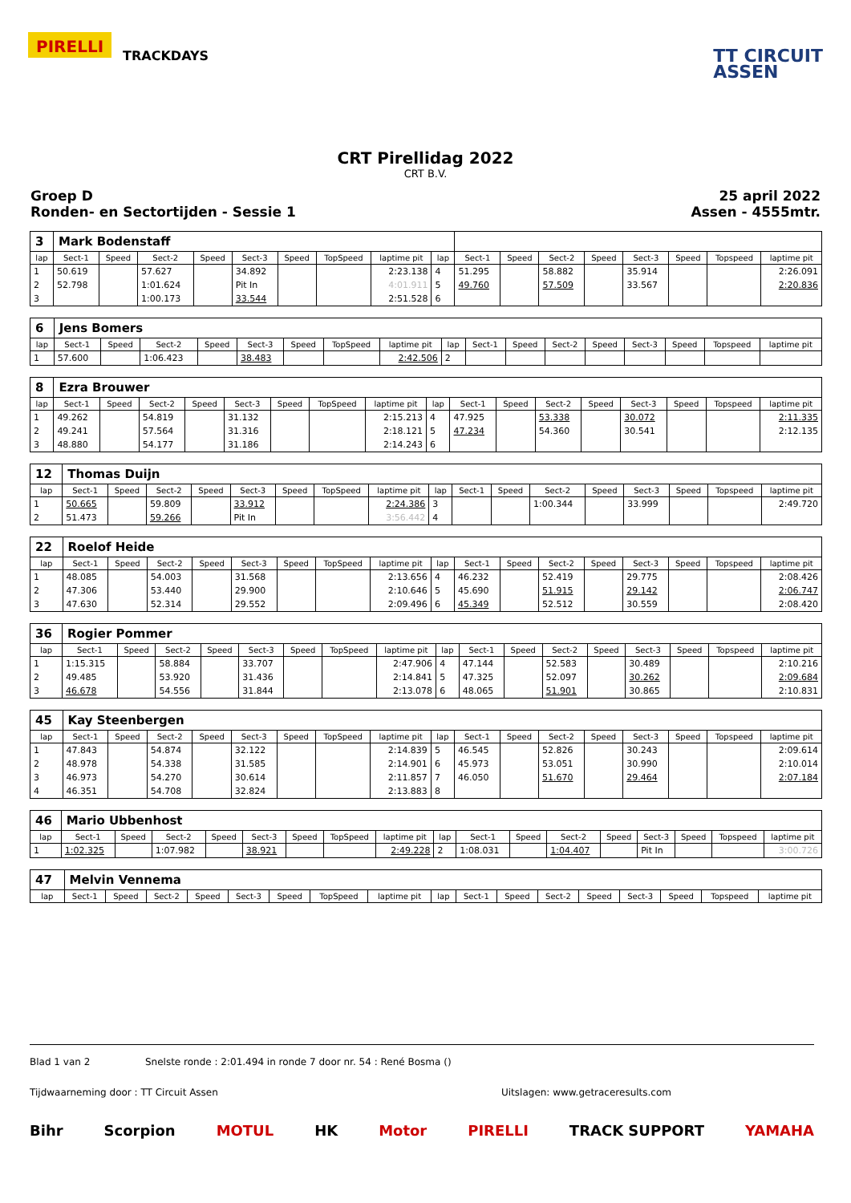PIRELLI
TRACKDAYS
TT CIRCUIT
ASSEN
CRT Pirellidag 2022
CRT B.V.
Groep D
Ronden- en Sectortijden - Sessie 1
25 april 2022
Assen - 4555mtr.
| 3 | Mark Bodenstaff | | | | | | | | | | | | | | | | |
| lap | Sect-1 | Speed | Sect-2 | Speed | Sect-3 | Speed | TopSpeed | laptime pit | lap | Sect-1 | Speed | Sect-2 | Speed | Sect-3 | Speed | Topspeed | laptime pit |
| 1 | 50.619 | | 57.627 | | 34.892 | | | 2:23.138 | 4 | 51.295 | | 58.882 | | 35.914 | | | 2:26.091 |
| 2 | 52.798 | | 1:01.624 | | Pit In | | | 4:01.911 | 5 | 49.760 | | 57.509 | | 33.567 | | | 2:20.836 |
| 3 | | | 1:00.173 | | 33.544 | | | 2:51.528 | 6 | | | | | | | | |
| 6 | Jens Bomers | | | | | | | | | | | | | | | | |
| lap | Sect-1 | Speed | Sect-2 | Speed | Sect-3 | Speed | TopSpeed | laptime pit | lap | Sect-1 | Speed | Sect-2 | Speed | Sect-3 | Speed | Topspeed | laptime pit |
| 1 | 57.600 | | 1:06.423 | | 38.483 | | | 2:42.506 | 2 | | | | | | | | |
| 8 | Ezra Brouwer | | | | | | | | | | | | | | | | |
| lap | Sect-1 | Speed | Sect-2 | Speed | Sect-3 | Speed | TopSpeed | laptime pit | lap | Sect-1 | Speed | Sect-2 | Speed | Sect-3 | Speed | Topspeed | laptime pit |
| 1 | 49.262 | | 54.819 | | 31.132 | | | 2:15.213 | 4 | 47.925 | | 53.338 | | 30.072 | | | 2:11.335 |
| 2 | 49.241 | | 57.564 | | 31.316 | | | 2:18.121 | 5 | 47.234 | | 54.360 | | 30.541 | | | 2:12.135 |
| 3 | 48.880 | | 54.177 | | 31.186 | | | 2:14.243 | 6 | | | | | | | | |
| 12 | Thomas Duijn | | | | | | | | | | | | | | | | |
| lap | Sect-1 | Speed | Sect-2 | Speed | Sect-3 | Speed | TopSpeed | laptime pit | lap | Sect-1 | Speed | Sect-2 | Speed | Sect-3 | Speed | Topspeed | laptime pit |
| 1 | 50.665 | | 59.809 | | 33.912 | | | 2:24.386 | 3 | | | 1:00.344 | | 33.999 | | | 2:49.720 |
| 2 | 51.473 | | 59.266 | | Pit In | | | 3:56.442 | 4 | | | | | | | | |
| 22 | Roelof Heide | | | | | | | | | | | | | | | | |
| lap | Sect-1 | Speed | Sect-2 | Speed | Sect-3 | Speed | TopSpeed | laptime pit | lap | Sect-1 | Speed | Sect-2 | Speed | Sect-3 | Speed | Topspeed | laptime pit |
| 1 | 48.085 | | 54.003 | | 31.568 | | | 2:13.656 | 4 | 46.232 | | 52.419 | | 29.775 | | | 2:08.426 |
| 2 | 47.306 | | 53.440 | | 29.900 | | | 2:10.646 | 5 | 45.690 | | 51.915 | | 29.142 | | | 2:06.747 |
| 3 | 47.630 | | 52.314 | | 29.552 | | | 2:09.496 | 6 | 45.349 | | 52.512 | | 30.559 | | | 2:08.420 |
| 36 | Rogier Pommer | | | | | | | | | | | | | | | | |
| lap | Sect-1 | Speed | Sect-2 | Speed | Sect-3 | Speed | TopSpeed | laptime pit | lap | Sect-1 | Speed | Sect-2 | Speed | Sect-3 | Speed | Topspeed | laptime pit |
| 1 | 1:15.315 | | 58.884 | | 33.707 | | | 2:47.906 | 4 | 47.144 | | 52.583 | | 30.489 | | | 2:10.216 |
| 2 | 49.485 | | 53.920 | | 31.436 | | | 2:14.841 | 5 | 47.325 | | 52.097 | | 30.262 | | | 2:09.684 |
| 3 | 46.678 | | 54.556 | | 31.844 | | | 2:13.078 | 6 | 48.065 | | 51.901 | | 30.865 | | | 2:10.831 |
| 45 | Kay Steenbergen | | | | | | | | | | | | | | | | |
| lap | Sect-1 | Speed | Sect-2 | Speed | Sect-3 | Speed | TopSpeed | laptime pit | lap | Sect-1 | Speed | Sect-2 | Speed | Sect-3 | Speed | Topspeed | laptime pit |
| 1 | 47.843 | | 54.874 | | 32.122 | | | 2:14.839 | 5 | 46.545 | | 52.826 | | 30.243 | | | 2:09.614 |
| 2 | 48.978 | | 54.338 | | 31.585 | | | 2:14.901 | 6 | 45.973 | | 53.051 | | 30.990 | | | 2:10.014 |
| 3 | 46.973 | | 54.270 | | 30.614 | | | 2:11.857 | 7 | 46.050 | | 51.670 | | 29.464 | | | 2:07.184 |
| 4 | 46.351 | | 54.708 | | 32.824 | | | 2:13.883 | 8 | | | | | | | | |
| 46 | Mario Ubbenhost | | | | | | | | | | | | | | | | |
| lap | Sect-1 | Speed | Sect-2 | Speed | Sect-3 | Speed | TopSpeed | laptime pit | lap | Sect-1 | Speed | Sect-2 | Speed | Sect-3 | Speed | Topspeed | laptime pit |
| 1 | 1:02.325 | | 1:07.982 | | 38.921 | | | 2:49.228 | 2 | 1:08.031 | | 1:04.407 | | Pit In | | | 3:00.726 |
| 47 | Melvin Vennema | | | | | | | | | | | | | | | | |
| lap | Sect-1 | Speed | Sect-2 | Speed | Sect-3 | Speed | TopSpeed | laptime pit | lap | Sect-1 | Speed | Sect-2 | Speed | Sect-3 | Speed | Topspeed | laptime pit |
Blad 1 van 2 Snelste ronde : 2:01.494 in ronde 7 door nr. 54 : René Bosma ()
Tijdwaarneming door : TT Circuit Assen Uitslagen: www.getraceresults.com
Bihr Scorpion MOTUL HK Motor PIRELLI TRACK SUPPORT YAMAHA